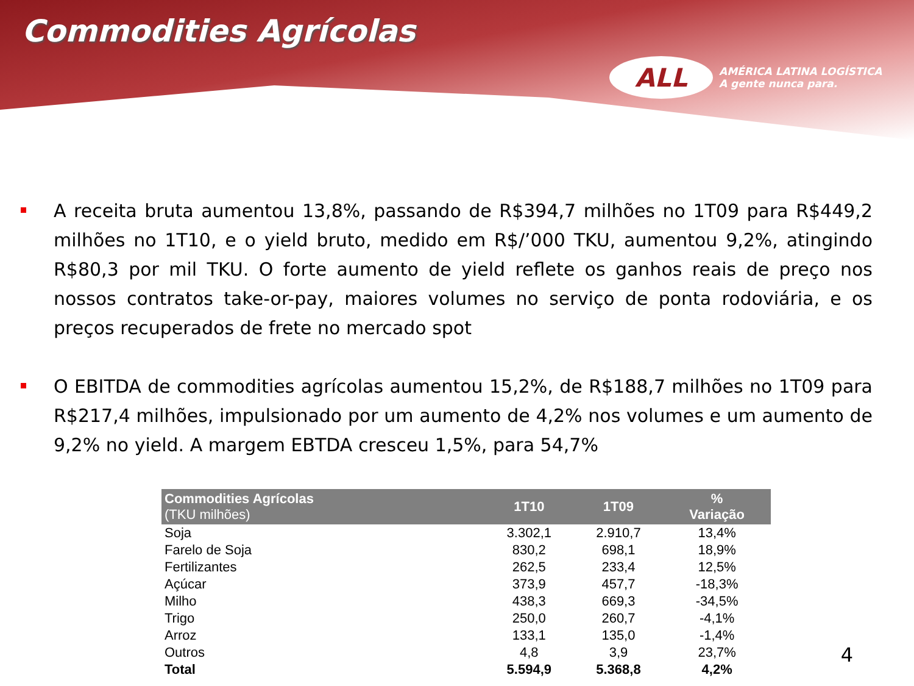Commodities Agrícolas
ALL
AMÉRICA LATINA LOGÍSTICA
A gente nunca para.
A receita bruta aumentou 13,8%, passando de R$394,7 milhões no 1T09 para R$449,2 milhões no 1T10, e o yield bruto, medido em R$/’000 TKU, aumentou 9,2%, atingindo R$80,3 por mil TKU. O forte aumento de yield reflete os ganhos reais de preço nos nossos contratos take-or-pay, maiores volumes no serviço de ponta rodoviária, e os preços recuperados de frete no mercado spot
O EBITDA de commodities agrícolas aumentou 15,2%, de R$188,7 milhões no 1T09 para R$217,4 milhões, impulsionado por um aumento de 4,2% nos volumes e um aumento de 9,2% no yield. A margem EBTDA cresceu 1,5%, para 54,7%
| Commodities Agrícolas (TKU milhões) | 1T10 | 1T09 | % Variação |
| --- | --- | --- | --- |
| Soja | 3.302,1 | 2.910,7 | 13,4% |
| Farelo de Soja | 830,2 | 698,1 | 18,9% |
| Fertilizantes | 262,5 | 233,4 | 12,5% |
| Açúcar | 373,9 | 457,7 | -18,3% |
| Milho | 438,3 | 669,3 | -34,5% |
| Trigo | 250,0 | 260,7 | -4,1% |
| Arroz | 133,1 | 135,0 | -1,4% |
| Outros | 4,8 | 3,9 | 23,7% |
| Total | 5.594,9 | 5.368,8 | 4,2% |
4